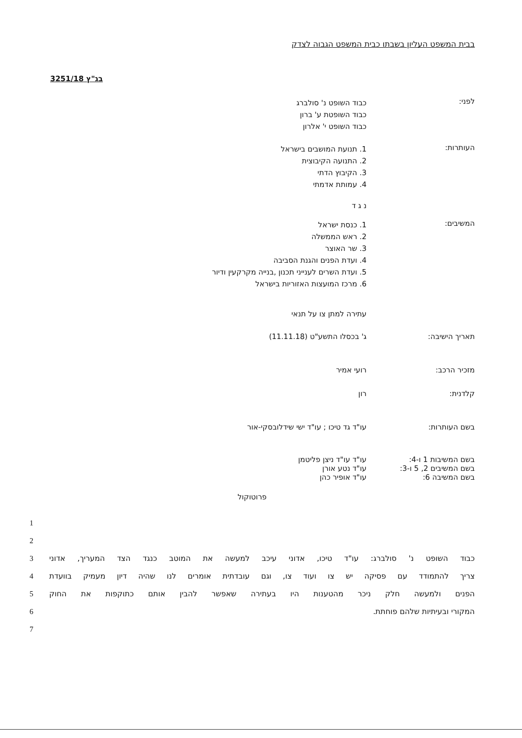בבית המשפט העליון בשבתו כבית המשפט הגבוה לצדק
בג"ץ 3251/18
לפני:
כבוד השופט נ' סולברג
כבוד השופטת ע' ברון
כבוד השופט י' אלרון
העותרות:
1. תנועת המושבים בישראל
2. התנועה הקיבוצית
3. הקיבוץ הדתי
4. עמותת אדמתי
נ ג ד
המשיבים:
1. כנסת ישראל
2. ראש הממשלה
3. שר האוצר
4. ועדת הפנים והגנת הסביבה
5. ועדת השרים לענייני תכנון ,בנייה מקרקעין ודיור
6. מרכז המועצות האזוריות בישראל
עתירה למתן צו על תנאי
תאריך הישיבה: ג' בכסלו התשע"ט (11.11.18)
מזכיר הרכב: רועי אמיר
קלדנית: רון
בשם העותרות: עו"ד גד טיכו ; עו"ד ישי שידלובסקי-אור
בשם המשיבות 1 ו-4: עו"ד עו"ד ניצן פליטמן
בשם המשיבים 2, 5 ו-3: עו"ד נטע אורן
בשם המשיבה 6: עו"ד אופיר כהן
פרוטוקול
1
2
כבוד השופט נ' סולברג: עו"ד טיכו, אדוני עיכב למעשה את המוטב כנגד הצד המעריך, אדוני 3
צריך להתמודד עם פסיקה יש צו ועוד צו, וגם עובדתית אומרים לנו שהיה דיון מעמיק בוועדת 4
הפנים ולמעשה חלק ניכר מהטענות היו בעתירה שאפשר להבין אותם כתוקפות את החוק 5
המקורי ובעיתיות שלהם פוחתת. 6
7